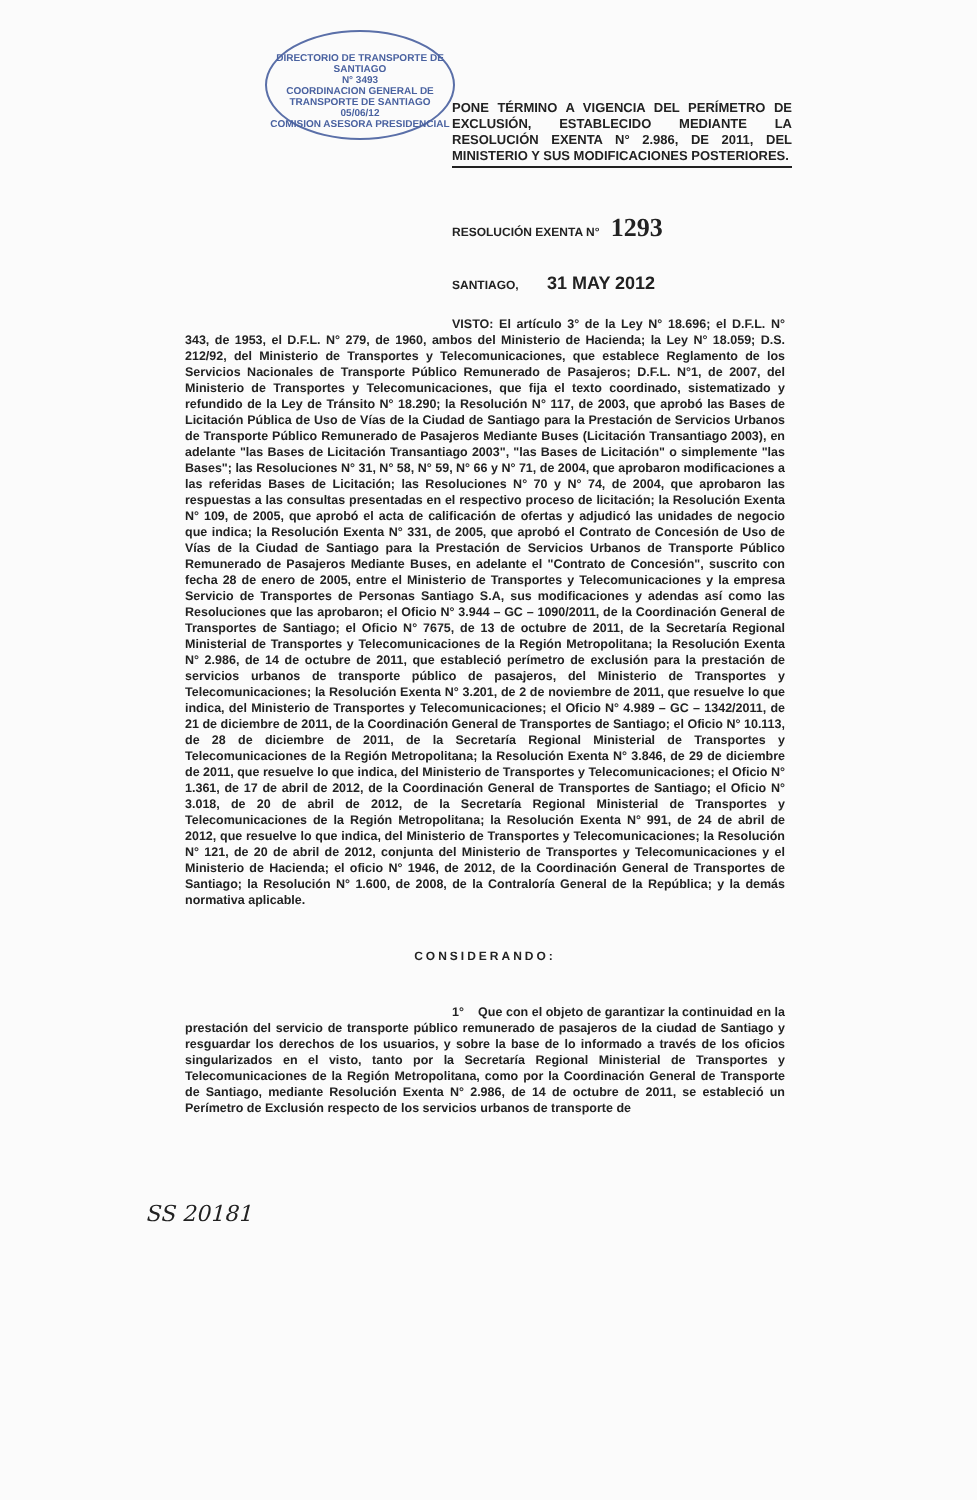DIRECTORIO DE TRANSPORTE DE SANTIAGO
N° 3493
COORDINACION GENERAL DE TRANSPORTE DE SANTIAGO
05/06/12
COMISION ASESORA PRESIDENCIAL
PONE TÉRMINO A VIGENCIA DEL PERÍMETRO DE EXCLUSIÓN, ESTABLECIDO MEDIANTE LA RESOLUCIÓN EXENTA N° 2.986, DE 2011, DEL MINISTERIO Y SUS MODIFICACIONES POSTERIORES.
RESOLUCIÓN EXENTA N° 1293
SANTIAGO, 31 MAY 2012
VISTO: El artículo 3° de la Ley N° 18.696; el D.F.L. N° 343, de 1953, el D.F.L. N° 279, de 1960, ambos del Ministerio de Hacienda; la Ley N° 18.059; D.S. 212/92, del Ministerio de Transportes y Telecomunicaciones, que establece Reglamento de los Servicios Nacionales de Transporte Público Remunerado de Pasajeros; D.F.L. N°1, de 2007, del Ministerio de Transportes y Telecomunicaciones, que fija el texto coordinado, sistematizado y refundido de la Ley de Tránsito N° 18.290; la Resolución N° 117, de 2003, que aprobó las Bases de Licitación Pública de Uso de Vías de la Ciudad de Santiago para la Prestación de Servicios Urbanos de Transporte Público Remunerado de Pasajeros Mediante Buses (Licitación Transantiago 2003), en adelante "las Bases de Licitación Transantiago 2003", "las Bases de Licitación" o simplemente "las Bases"; las Resoluciones N° 31, N° 58, N° 59, N° 66 y N° 71, de 2004, que aprobaron modificaciones a las referidas Bases de Licitación; las Resoluciones N° 70 y N° 74, de 2004, que aprobaron las respuestas a las consultas presentadas en el respectivo proceso de licitación; la Resolución Exenta N° 109, de 2005, que aprobó el acta de calificación de ofertas y adjudicó las unidades de negocio que indica; la Resolución Exenta N° 331, de 2005, que aprobó el Contrato de Concesión de Uso de Vías de la Ciudad de Santiago para la Prestación de Servicios Urbanos de Transporte Público Remunerado de Pasajeros Mediante Buses, en adelante el "Contrato de Concesión", suscrito con fecha 28 de enero de 2005, entre el Ministerio de Transportes y Telecomunicaciones y la empresa Servicio de Transportes de Personas Santiago S.A, sus modificaciones y adendas así como las Resoluciones que las aprobaron; el Oficio N° 3.944 – GC – 1090/2011, de la Coordinación General de Transportes de Santiago; el Oficio N° 7675, de 13 de octubre de 2011, de la Secretaría Regional Ministerial de Transportes y Telecomunicaciones de la Región Metropolitana; la Resolución Exenta N° 2.986, de 14 de octubre de 2011, que estableció perímetro de exclusión para la prestación de servicios urbanos de transporte público de pasajeros, del Ministerio de Transportes y Telecomunicaciones; la Resolución Exenta N° 3.201, de 2 de noviembre de 2011, que resuelve lo que indica, del Ministerio de Transportes y Telecomunicaciones; el Oficio N° 4.989 – GC – 1342/2011, de 21 de diciembre de 2011, de la Coordinación General de Transportes de Santiago; el Oficio N° 10.113, de 28 de diciembre de 2011, de la Secretaría Regional Ministerial de Transportes y Telecomunicaciones de la Región Metropolitana; la Resolución Exenta N° 3.846, de 29 de diciembre de 2011, que resuelve lo que indica, del Ministerio de Transportes y Telecomunicaciones; el Oficio N° 1.361, de 17 de abril de 2012, de la Coordinación General de Transportes de Santiago; el Oficio N° 3.018, de 20 de abril de 2012, de la Secretaría Regional Ministerial de Transportes y Telecomunicaciones de la Región Metropolitana; la Resolución Exenta N° 991, de 24 de abril de 2012, que resuelve lo que indica, del Ministerio de Transportes y Telecomunicaciones; la Resolución N° 121, de 20 de abril de 2012, conjunta del Ministerio de Transportes y Telecomunicaciones y el Ministerio de Hacienda; el oficio N° 1946, de 2012, de la Coordinación General de Transportes de Santiago; la Resolución N° 1.600, de 2008, de la Contraloría General de la República; y la demás normativa aplicable.
CONSIDERANDO:
1° Que con el objeto de garantizar la continuidad en la prestación del servicio de transporte público remunerado de pasajeros de la ciudad de Santiago y resguardar los derechos de los usuarios, y sobre la base de lo informado a través de los oficios singularizados en el visto, tanto por la Secretaría Regional Ministerial de Transportes y Telecomunicaciones de la Región Metropolitana, como por la Coordinación General de Transporte de Santiago, mediante Resolución Exenta N° 2.986, de 14 de octubre de 2011, se estableció un Perímetro de Exclusión respecto de los servicios urbanos de transporte de
SS 20181